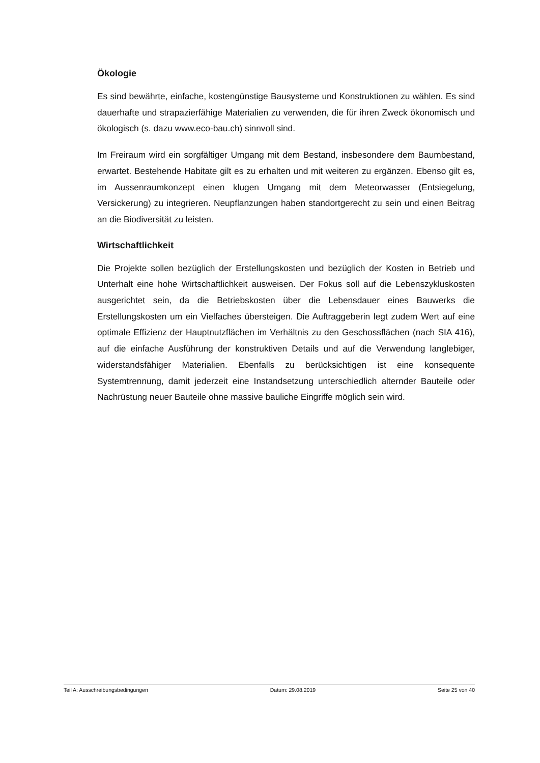Ökologie
Es sind bewährte, einfache, kostengünstige Bausysteme und Konstruktionen zu wählen. Es sind dauerhafte und strapazierfähige Materialien zu verwenden, die für ihren Zweck ökonomisch und ökologisch (s. dazu www.eco-bau.ch) sinnvoll sind.
Im Freiraum wird ein sorgfältiger Umgang mit dem Bestand, insbesondere dem Baumbestand, erwartet. Bestehende Habitate gilt es zu erhalten und mit weiteren zu ergänzen. Ebenso gilt es, im Aussenraumkonzept einen klugen Umgang mit dem Meteorwasser (Entsiegelung, Versickerung) zu integrieren. Neupflanzungen haben standortgerecht zu sein und einen Beitrag an die Biodiversität zu leisten.
Wirtschaftlichkeit
Die Projekte sollen bezüglich der Erstellungskosten und bezüglich der Kosten in Betrieb und Unterhalt eine hohe Wirtschaftlichkeit ausweisen. Der Fokus soll auf die Lebenszykluskosten ausgerichtet sein, da die Betriebskosten über die Lebensdauer eines Bauwerks die Erstellungskosten um ein Vielfaches übersteigen. Die Auftraggeberin legt zudem Wert auf eine optimale Effizienz der Hauptnutzflächen im Verhältnis zu den Geschossflächen (nach SIA 416), auf die einfache Ausführung der konstruktiven Details und auf die Verwendung langlebiger, widerstandsfähiger Materialien. Ebenfalls zu berücksichtigen ist eine konsequente Systemtrennung, damit jederzeit eine Instandsetzung unterschiedlich alternder Bauteile oder Nachrüstung neuer Bauteile ohne massive bauliche Eingriffe möglich sein wird.
Teil A: Ausschreibungsbedingungen Datum: 29.08.2019 Seite 25 von 40